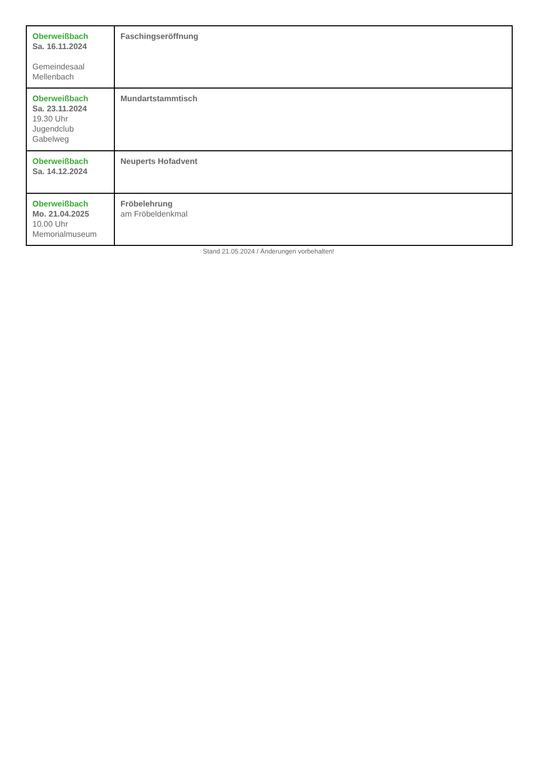| Oberweißbach Sa. 16.11.2024 Gemeindesaal Mellenbach | Faschingseröffnung |
| Oberweißbach Sa. 23.11.2024 19.30 Uhr Jugendclub Gabelweg | Mundartstammtisch |
| Oberweißbach Sa. 14.12.2024 | Neuperts Hofadvent |
| Oberweißbach Mo. 21.04.2025 10.00 Uhr Memorialmuseum | Fröbelehrung am Fröbeldenkmal |
Stand 21.05.2024 / Änderungen vorbehalten!